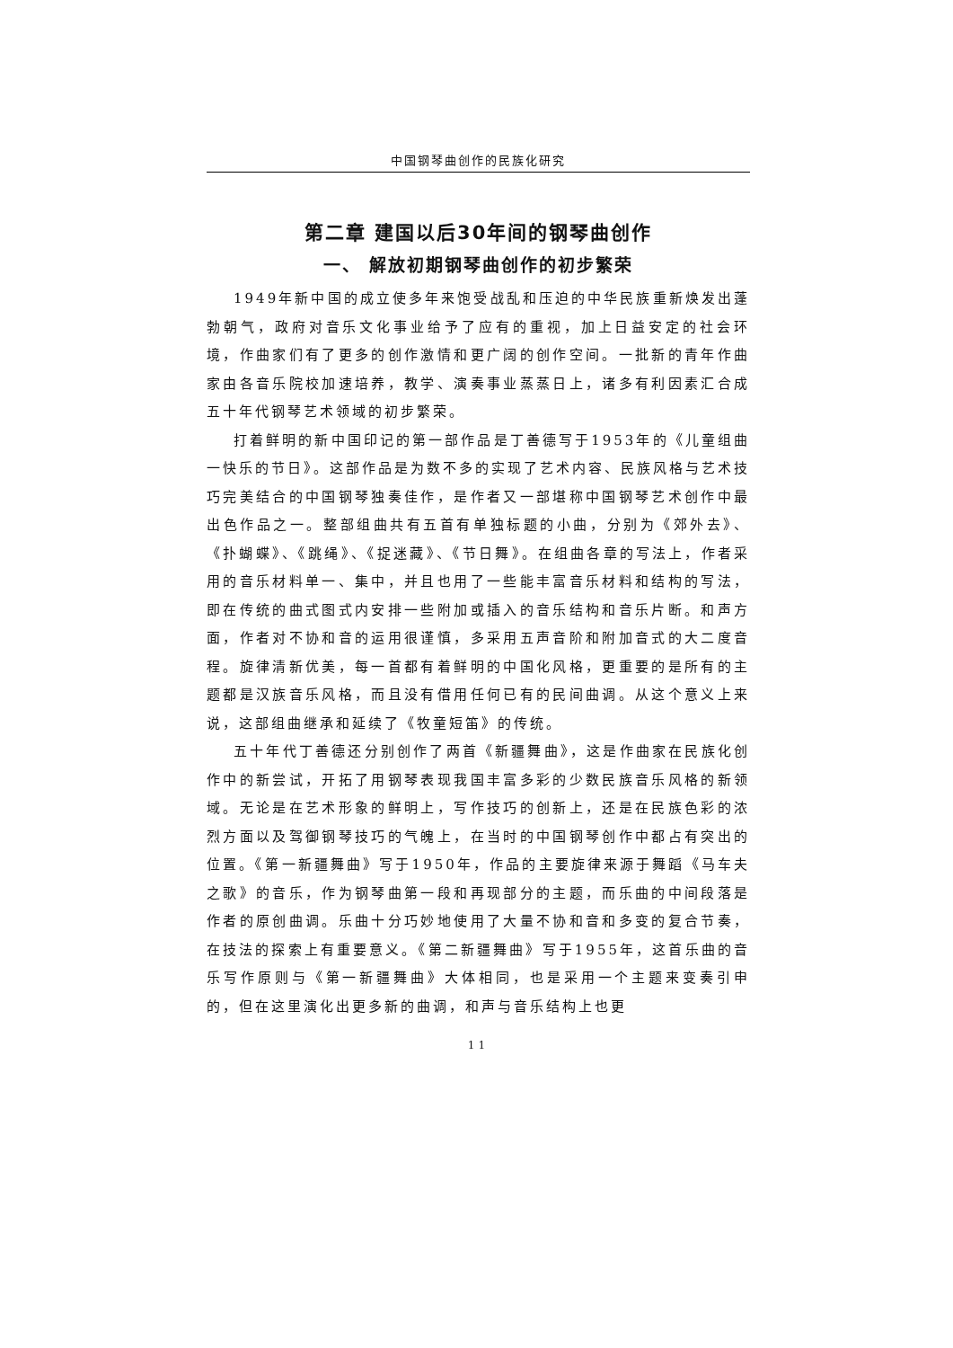中国钢琴曲创作的民族化研究
第二章 建国以后30年间的钢琴曲创作
一、 解放初期钢琴曲创作的初步繁荣
1949年新中国的成立使多年来饱受战乱和压迫的中华民族重新焕发出蓬勃朝气，政府对音乐文化事业给予了应有的重视，加上日益安定的社会环境，作曲家们有了更多的创作激情和更广阔的创作空间。一批新的青年作曲家由各音乐院校加速培养，教学、演奏事业蒸蒸日上，诸多有利因素汇合成五十年代钢琴艺术领域的初步繁荣。
打着鲜明的新中国印记的第一部作品是丁善德写于1953年的《儿童组曲一快乐的节日》。这部作品是为数不多的实现了艺术内容、民族风格与艺术技巧完美结合的中国钢琴独奏佳作，是作者又一部堪称中国钢琴艺术创作中最出色作品之一。整部组曲共有五首有单独标题的小曲，分别为《郊外去》、《扑蝴蝶》、《跳绳》、《捉迷藏》、《节日舞》。在组曲各章的写法上，作者采用的音乐材料单一、集中，并且也用了一些能丰富音乐材料和结构的写法，即在传统的曲式图式内安排一些附加或插入的音乐结构和音乐片断。和声方面，作者对不协和音的运用很谨慎，多采用五声音阶和附加音式的大二度音程。旋律清新优美，每一首都有着鲜明的中国化风格，更重要的是所有的主题都是汉族音乐风格，而且没有借用任何已有的民间曲调。从这个意义上来说，这部组曲继承和延续了《牧童短笛》的传统。
五十年代丁善德还分别创作了两首《新疆舞曲》，这是作曲家在民族化创作中的新尝试，开拓了用钢琴表现我国丰富多彩的少数民族音乐风格的新领域。无论是在艺术形象的鲜明上，写作技巧的创新上，还是在民族色彩的浓烈方面以及驾御钢琴技巧的气魄上，在当时的中国钢琴创作中都占有突出的位置。《第一新疆舞曲》写于1950年，作品的主要旋律来源于舞蹈《马车夫之歌》的音乐，作为钢琴曲第一段和再现部分的主题，而乐曲的中间段落是作者的原创曲调。乐曲十分巧妙地使用了大量不协和音和多变的复合节奏，在技法的探索上有重要意义。《第二新疆舞曲》写于1955年，这首乐曲的音乐写作原则与《第一新疆舞曲》大体相同，也是采用一个主题来变奏引申的，但在这里演化出更多新的曲调，和声与音乐结构上也更
11